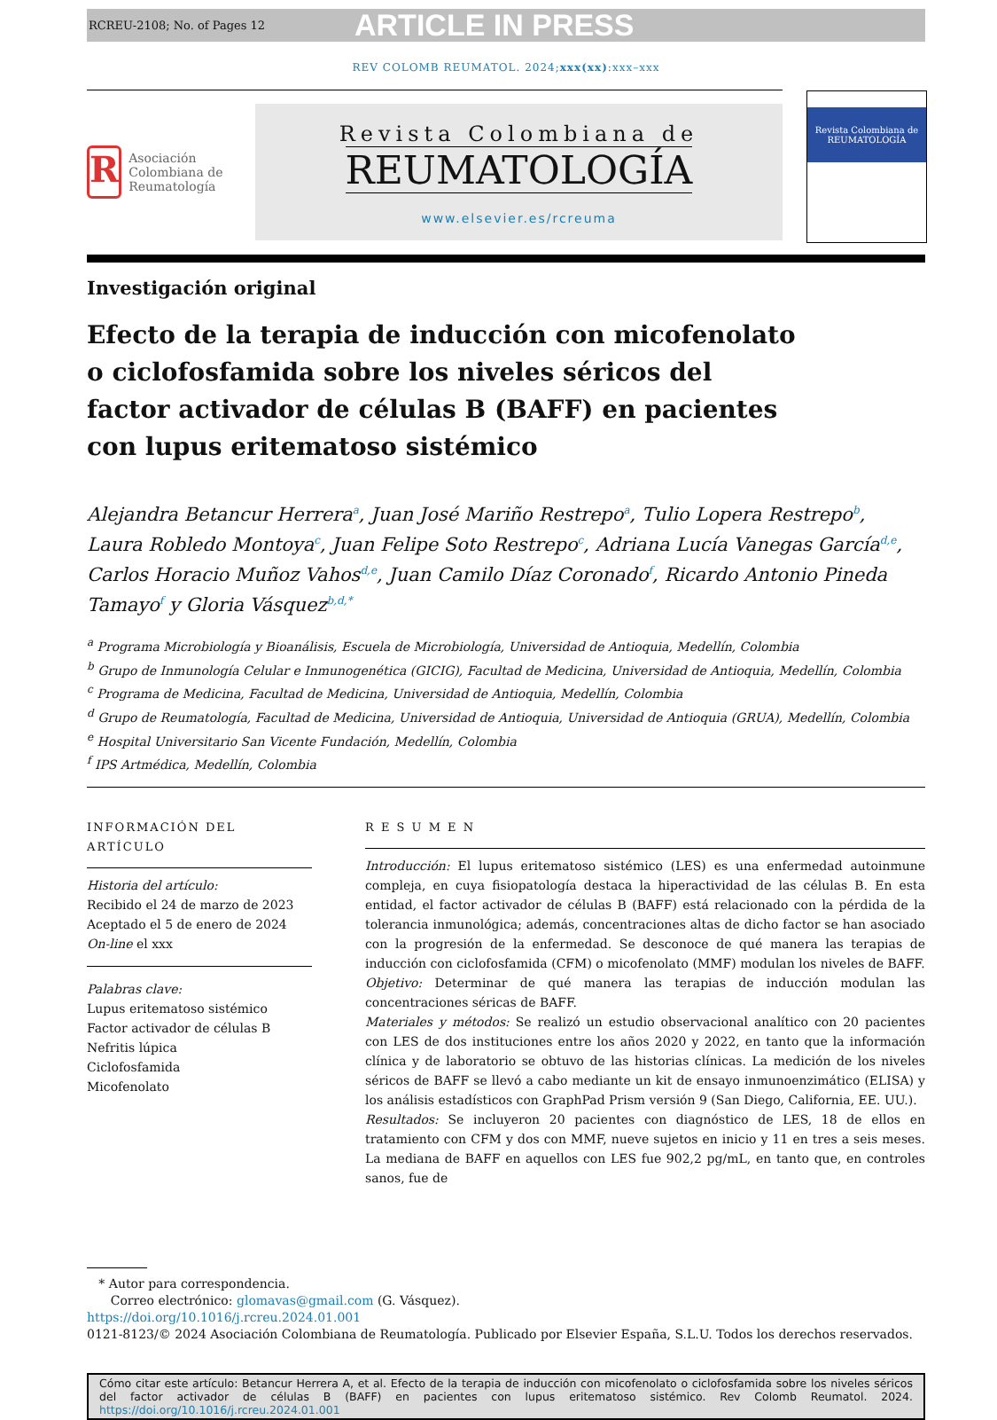RCREU-2108; No. of Pages 12 ARTICLE IN PRESS
REV COLOMB REUMATOL. 2024;xxx(xx):xxx–xxx
R
Asociación Colombiana de Reumatología
Revista Colombiana de
REUMATOLOGÍA
www.elsevier.es/rcreuma
Revista Colombiana de REUMATOLOGÍA
Investigación original
Efecto de la terapia de inducción con micofenolato o ciclofosfamida sobre los niveles séricos del factor activador de células B (BAFF) en pacientes con lupus eritematoso sistémico
Alejandra Betancur Herrera<sup>a</sup>, Juan José Mariño Restrepo<sup>a</sup>, Tulio Lopera Restrepo<sup>b</sup>, Laura Robledo Montoya<sup>c</sup>, Juan Felipe Soto Restrepo<sup>c</sup>, Adriana Lucía Vanegas García<sup>d,e</sup>, Carlos Horacio Muñoz Vahos<sup>d,e</sup>, Juan Camilo Díaz Coronado<sup>f</sup>, Ricardo Antonio Pineda Tamayo<sup>f</sup> y Gloria Vásquez<sup>b,d,*</sup>
<sup>a</sup> Programa Microbiología y Bioanálisis, Escuela de Microbiología, Universidad de Antioquia, Medellín, Colombia
<sup>b</sup> Grupo de Inmunología Celular e Inmunogenética (GICIG), Facultad de Medicina, Universidad de Antioquia, Medellín, Colombia
<sup>c</sup> Programa de Medicina, Facultad de Medicina, Universidad de Antioquia, Medellín, Colombia
<sup>d</sup> Grupo de Reumatología, Facultad de Medicina, Universidad de Antioquia, Universidad de Antioquia (GRUA), Medellín, Colombia
<sup>e</sup> Hospital Universitario San Vicente Fundación, Medellín, Colombia
<sup>f</sup> IPS Artmédica, Medellín, Colombia
INFORMACIÓN DEL ARTÍCULO
Historia del artículo:
Recibido el 24 de marzo de 2023
Aceptado el 5 de enero de 2024
On-line el xxx
Palabras clave:
Lupus eritematoso sistémico
Factor activador de células B
Nefritis lúpica
Ciclofosfamida
Micofenolato
R E S U M E N
Introducción: El lupus eritematoso sistémico (LES) es una enfermedad autoinmune compleja, en cuya fisiopatología destaca la hiperactividad de las células B. En esta entidad, el factor activador de células B (BAFF) está relacionado con la pérdida de la tolerancia inmunológica; además, concentraciones altas de dicho factor se han asociado con la progresión de la enfermedad. Se desconoce de qué manera las terapias de inducción con ciclofosfamida (CFM) o micofenolato (MMF) modulan los niveles de BAFF.
Objetivo: Determinar de qué manera las terapias de inducción modulan las concentraciones séricas de BAFF.
Materiales y métodos: Se realizó un estudio observacional analítico con 20 pacientes con LES de dos instituciones entre los años 2020 y 2022, en tanto que la información clínica y de laboratorio se obtuvo de las historias clínicas. La medición de los niveles séricos de BAFF se llevó a cabo mediante un kit de ensayo inmunoenzimático (ELISA) y los análisis estadísticos con GraphPad Prism versión 9 (San Diego, California, EE. UU.).
Resultados: Se incluyeron 20 pacientes con diagnóstico de LES, 18 de ellos en tratamiento con CFM y dos con MMF, nueve sujetos en inicio y 11 en tres a seis meses. La mediana de BAFF en aquellos con LES fue 902,2 pg/mL, en tanto que, en controles sanos, fue de
* Autor para correspondencia.
Correo electrónico: glomavas@gmail.com (G. Vásquez).
https://doi.org/10.1016/j.rcreu.2024.01.001
0121-8123/© 2024 Asociación Colombiana de Reumatología. Publicado por Elsevier España, S.L.U. Todos los derechos reservados.
Cómo citar este artículo: Betancur Herrera A, et al. Efecto de la terapia de inducción con micofenolato o ciclofosfamida sobre los niveles séricos del factor activador de células B (BAFF) en pacientes con lupus eritematoso sistémico. Rev Colomb Reumatol. 2024. https://doi.org/10.1016/j.rcreu.2024.01.001